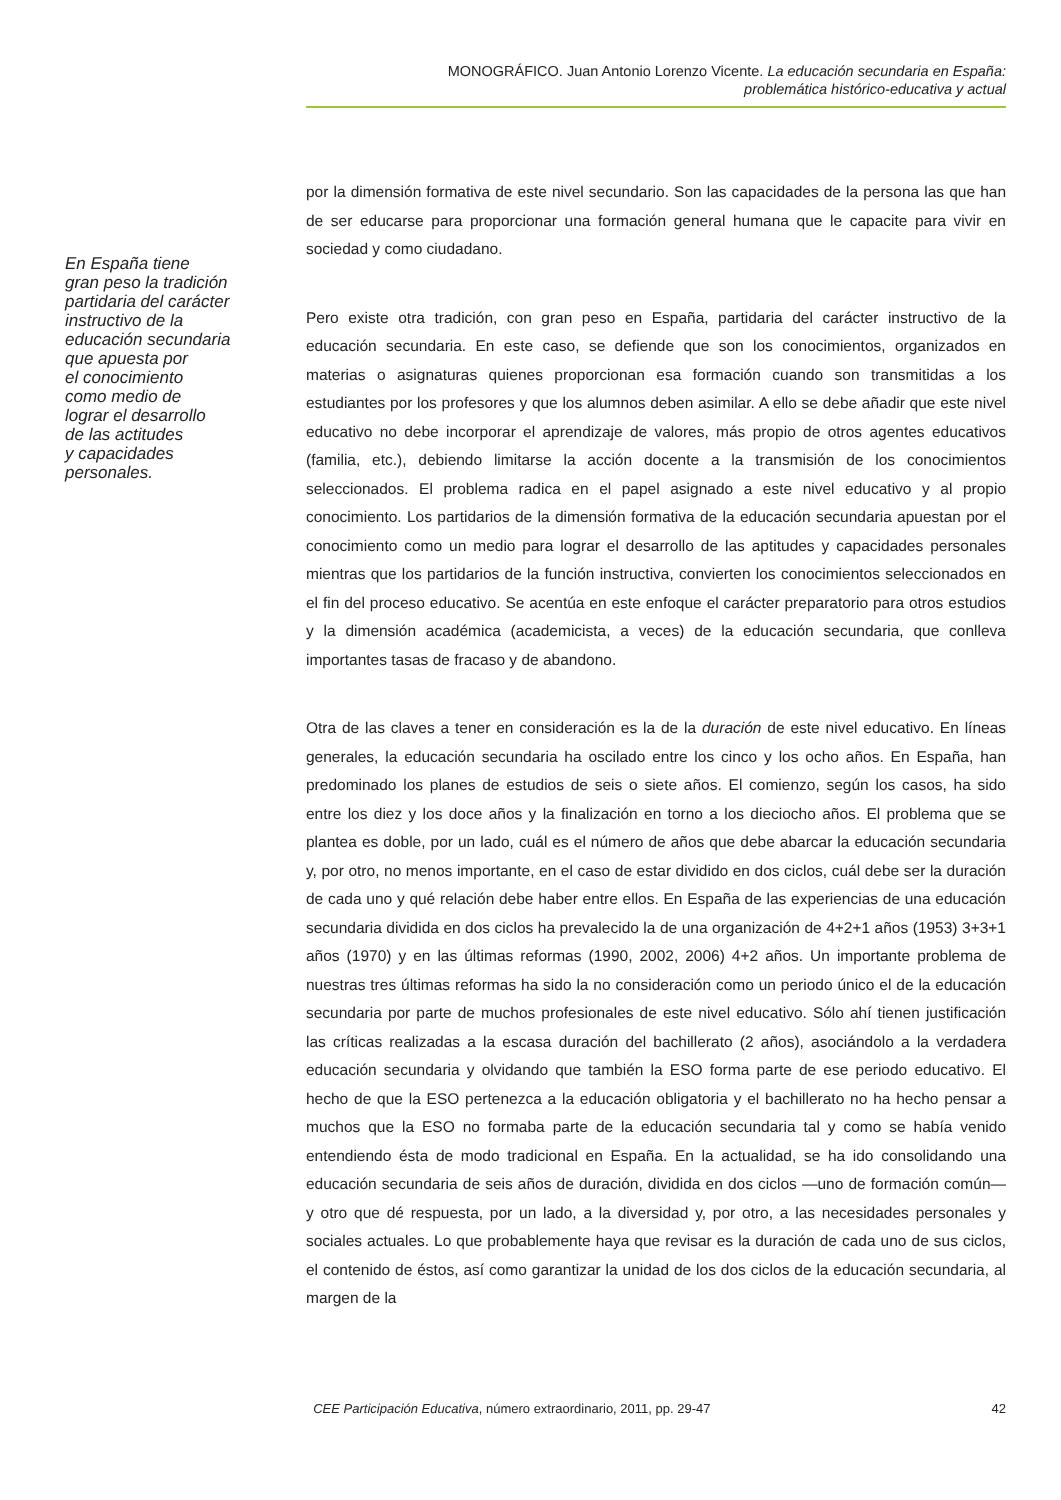MONOGRÁFICO. Juan Antonio Lorenzo Vicente. La educación secundaria en España:
problemática histórico-educativa y actual
En España tiene
gran peso la tradición
partidaria del carácter
instructivo de la
educación secundaria
que apuesta por
el conocimiento
como medio de
lograr el desarrollo
de las actitudes
y capacidades
personales.
por la dimensión formativa de este nivel secundario. Son las capacidades de la persona las que han de ser educarse para proporcionar una formación general humana que le capacite para vivir en sociedad y como ciudadano.
Pero existe otra tradición, con gran peso en España, partidaria del carácter instructivo de la educación secundaria. En este caso, se defiende que son los conocimientos, organizados en materias o asignaturas quienes proporcionan esa formación cuando son transmitidas a los estudiantes por los profesores y que los alumnos deben asimilar. A ello se debe añadir que este nivel educativo no debe incorporar el aprendizaje de valores, más propio de otros agentes educativos (familia, etc.), debiendo limitarse la acción docente a la transmisión de los conocimientos seleccionados. El problema radica en el papel asignado a este nivel educativo y al propio conocimiento. Los partidarios de la dimensión formativa de la educación secundaria apuestan por el conocimiento como un medio para lograr el desarrollo de las aptitudes y capacidades personales mientras que los partidarios de la función instructiva, convierten los conocimientos seleccionados en el fin del proceso educativo. Se acentúa en este enfoque el carácter preparatorio para otros estudios y la dimensión académica (academicista, a veces) de la educación secundaria, que conlleva importantes tasas de fracaso y de abandono.
Otra de las claves a tener en consideración es la de la duración de este nivel educativo. En líneas generales, la educación secundaria ha oscilado entre los cinco y los ocho años. En España, han predominado los planes de estudios de seis o siete años. El comienzo, según los casos, ha sido entre los diez y los doce años y la finalización en torno a los dieciocho años. El problema que se plantea es doble, por un lado, cuál es el número de años que debe abarcar la educación secundaria y, por otro, no menos importante, en el caso de estar dividido en dos ciclos, cuál debe ser la duración de cada uno y qué relación debe haber entre ellos. En España de las experiencias de una educación secundaria dividida en dos ciclos ha prevalecido la de una organización de 4+2+1 años (1953) 3+3+1 años (1970) y en las últimas reformas (1990, 2002, 2006) 4+2 años. Un importante problema de nuestras tres últimas reformas ha sido la no consideración como un periodo único el de la educación secundaria por parte de muchos profesionales de este nivel educativo. Sólo ahí tienen justificación las críticas realizadas a la escasa duración del bachillerato (2 años), asociándolo a la verdadera educación secundaria y olvidando que también la ESO forma parte de ese periodo educativo. El hecho de que la ESO pertenezca a la educación obligatoria y el bachillerato no ha hecho pensar a muchos que la ESO no formaba parte de la educación secundaria tal y como se había venido entendiendo ésta de modo tradicional en España. En la actualidad, se ha ido consolidando una educación secundaria de seis años de duración, dividida en dos ciclos —uno de formación común— y otro que dé respuesta, por un lado, a la diversidad y, por otro, a las necesidades personales y sociales actuales. Lo que probablemente haya que revisar es la duración de cada uno de sus ciclos, el contenido de éstos, así como garantizar la unidad de los dos ciclos de la educación secundaria, al margen de la
CEE Participación Educativa, número extraordinario, 2011, pp. 29-47 42